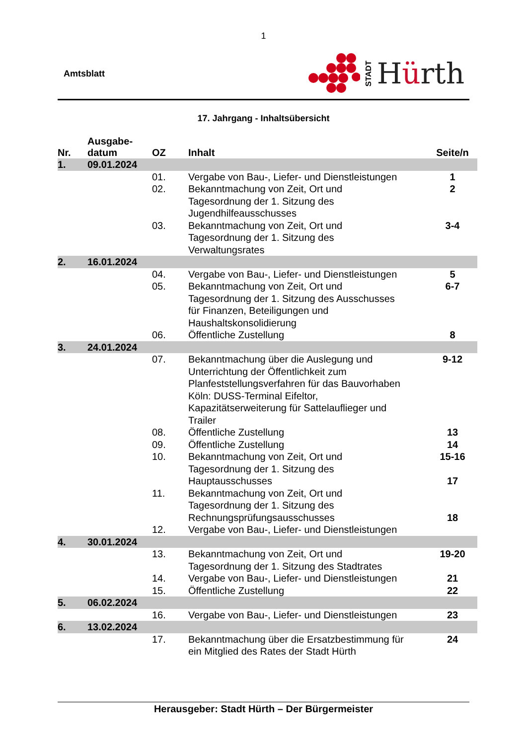1
Amtsblatt
STADT Hürth
17. Jahrgang - Inhaltsübersicht
| Nr. | Ausgabe- datum | OZ | Inhalt | Seite/n |
| --- | --- | --- | --- | --- |
| 1. | 09.01.2024 | | | |
| | | 01. | Vergabe von Bau-, Liefer- und Dienstleistungen | 1 |
| | | 02. | Bekanntmachung von Zeit, Ort und Tagesordnung der 1. Sitzung des Jugendhilfeausschusses | 2 |
| | | 03. | Bekanntmachung von Zeit, Ort und Tagesordnung der 1. Sitzung des Verwaltungsrates | 3-4 |
| 2. | 16.01.2024 | | | |
| | | 04. | Vergabe von Bau-, Liefer- und Dienstleistungen | 5 |
| | | 05. | Bekanntmachung von Zeit, Ort und Tagesordnung der 1. Sitzung des Ausschusses für Finanzen, Beteiligungen und Haushaltskonsolidierung | 6-7 |
| | | 06. | Öffentliche Zustellung | 8 |
| 3. | 24.01.2024 | | | |
| | | 07. | Bekanntmachung über die Auslegung und Unterrichtung der Öffentlichkeit zum Planfeststellungsverfahren für das Bauvorhaben Köln: DUSS-Terminal Eifeltor, Kapazitätserweiterung für Sattelauflieger und Trailer | 9-12 |
| | | 08. | Öffentliche Zustellung | 13 |
| | | 09. | Öffentliche Zustellung | 14 |
| | | 10. | Bekanntmachung von Zeit, Ort und Tagesordnung der 1. Sitzung des Hauptausschusses | 15-16 17 |
| | | 11. | Bekanntmachung von Zeit, Ort und Tagesordnung der 1. Sitzung des Rechnungsprüfungsausschusses | 18 |
| | | 12. | Vergabe von Bau-, Liefer- und Dienstleistungen | |
| 4. | 30.01.2024 | | | |
| | | 13. | Bekanntmachung von Zeit, Ort und Tagesordnung der 1. Sitzung des Stadtrates | 19-20 |
| | | 14. | Vergabe von Bau-, Liefer- und Dienstleistungen | 21 |
| | | 15. | Öffentliche Zustellung | 22 |
| 5. | 06.02.2024 | | | |
| | | 16. | Vergabe von Bau-, Liefer- und Dienstleistungen | 23 |
| 6. | 13.02.2024 | | | |
| | | 17. | Bekanntmachung über die Ersatzbestimmung für ein Mitglied des Rates der Stadt Hürth | 24 |
Herausgeber: Stadt Hürth – Der Bürgermeister